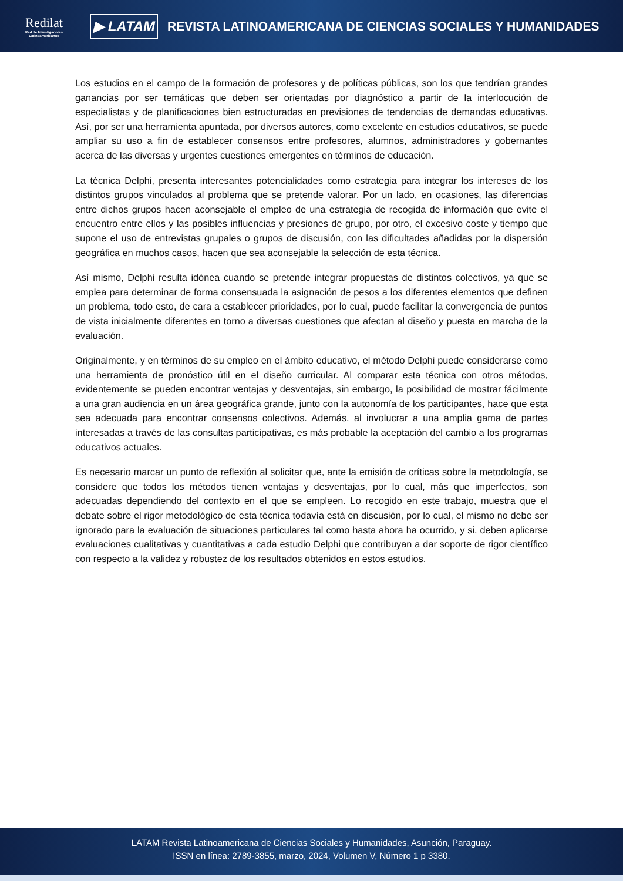Redilat
Red de Investigadores Latinoamericanos
▶ LATAM
REVISTA LATINOAMERICANA DE CIENCIAS SOCIALES Y HUMANIDADES
Los estudios en el campo de la formación de profesores y de políticas públicas, son los que tendrían grandes ganancias por ser temáticas que deben ser orientadas por diagnóstico a partir de la interlocución de especialistas y de planificaciones bien estructuradas en previsiones de tendencias de demandas educativas. Así, por ser una herramienta apuntada, por diversos autores, como excelente en estudios educativos, se puede ampliar su uso a fin de establecer consensos entre profesores, alumnos, administradores y gobernantes acerca de las diversas y urgentes cuestiones emergentes en términos de educación.
La técnica Delphi, presenta interesantes potencialidades como estrategia para integrar los intereses de los distintos grupos vinculados al problema que se pretende valorar. Por un lado, en ocasiones, las diferencias entre dichos grupos hacen aconsejable el empleo de una estrategia de recogida de información que evite el encuentro entre ellos y las posibles influencias y presiones de grupo, por otro, el excesivo coste y tiempo que supone el uso de entrevistas grupales o grupos de discusión, con las dificultades añadidas por la dispersión geográfica en muchos casos, hacen que sea aconsejable la selección de esta técnica.
Así mismo, Delphi resulta idónea cuando se pretende integrar propuestas de distintos colectivos, ya que se emplea para determinar de forma consensuada la asignación de pesos a los diferentes elementos que definen un problema, todo esto, de cara a establecer prioridades, por lo cual, puede facilitar la convergencia de puntos de vista inicialmente diferentes en torno a diversas cuestiones que afectan al diseño y puesta en marcha de la evaluación.
Originalmente, y en términos de su empleo en el ámbito educativo, el método Delphi puede considerarse como una herramienta de pronóstico útil en el diseño curricular. Al comparar esta técnica con otros métodos, evidentemente se pueden encontrar ventajas y desventajas, sin embargo, la posibilidad de mostrar fácilmente a una gran audiencia en un área geográfica grande, junto con la autonomía de los participantes, hace que esta sea adecuada para encontrar consensos colectivos. Además, al involucrar a una amplia gama de partes interesadas a través de las consultas participativas, es más probable la aceptación del cambio a los programas educativos actuales.
Es necesario marcar un punto de reflexión al solicitar que, ante la emisión de críticas sobre la metodología, se considere que todos los métodos tienen ventajas y desventajas, por lo cual, más que imperfectos, son adecuadas dependiendo del contexto en el que se empleen. Lo recogido en este trabajo, muestra que el debate sobre el rigor metodológico de esta técnica todavía está en discusión, por lo cual, el mismo no debe ser ignorado para la evaluación de situaciones particulares tal como hasta ahora ha ocurrido, y si, deben aplicarse evaluaciones cualitativas y cuantitativas a cada estudio Delphi que contribuyan a dar soporte de rigor científico con respecto a la validez y robustez de los resultados obtenidos en estos estudios.
LATAM Revista Latinoamericana de Ciencias Sociales y Humanidades, Asunción, Paraguay.
ISSN en línea: 2789-3855, marzo, 2024, Volumen V, Número 1 p 3380.